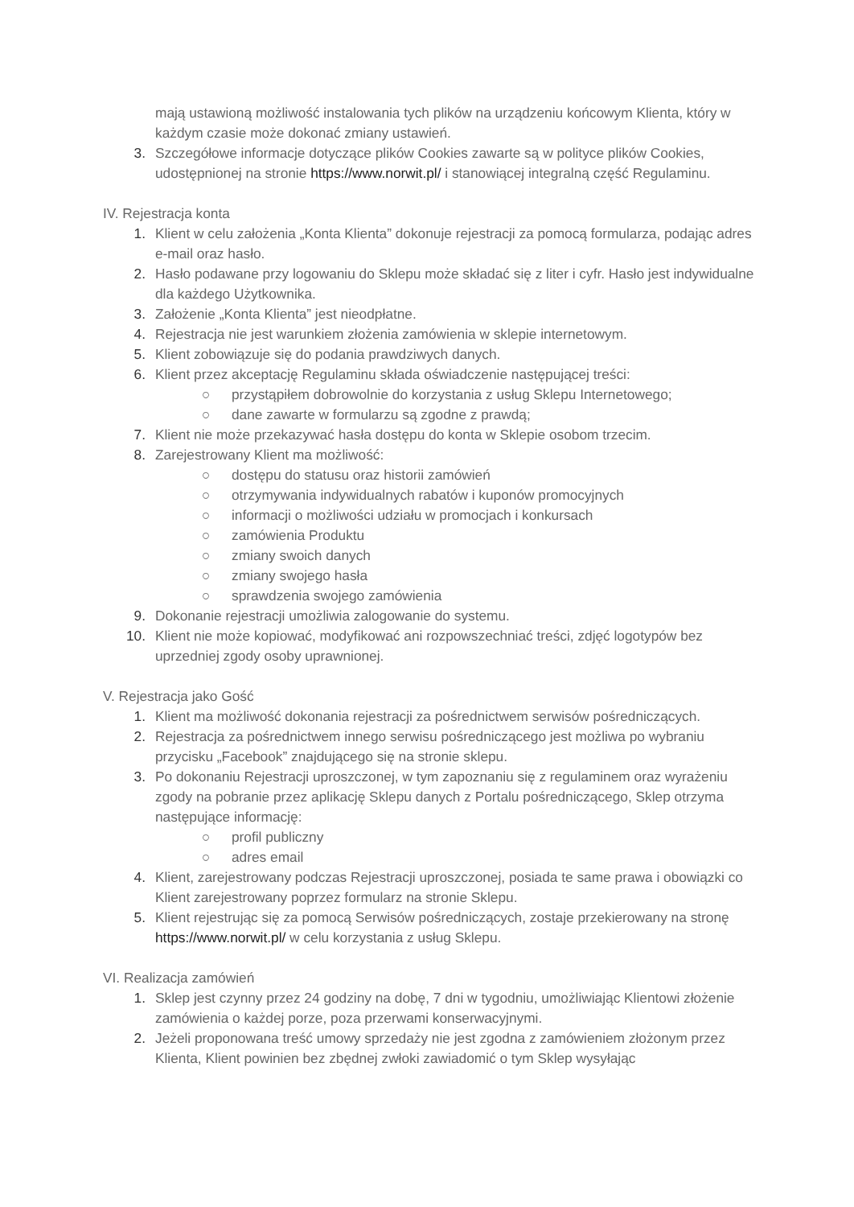mają ustawioną możliwość instalowania tych plików na urządzeniu końcowym Klienta, który w każdym czasie może dokonać zmiany ustawień.
3. Szczegółowe informacje dotyczące plików Cookies zawarte są w polityce plików Cookies, udostępnionej na stronie https://www.norwit.pl/ i stanowiącej integralną część Regulaminu.
IV. Rejestracja konta
1. Klient w celu założenia „Konta Klienta” dokonuje rejestracji za pomocą formularza, podając adres e-mail oraz hasło.
2. Hasło podawane przy logowaniu do Sklepu może składać się z liter i cyfr. Hasło jest indywidualne dla każdego Użytkownika.
3. Założenie „Konta Klienta” jest nieodpłatne.
4. Rejestracja nie jest warunkiem złożenia zamówienia w sklepie internetowym.
5. Klient zobowiązuje się do podania prawdziwych danych.
6. Klient przez akceptację Regulaminu składa oświadczenie następującej treści:
○ przystąpiłem dobrowolnie do korzystania z usług Sklepu Internetowego;
○ dane zawarte w formularzu są zgodne z prawdą;
7. Klient nie może przekazywać hasła dostępu do konta w Sklepie osobom trzecim.
8. Zarejestrowany Klient ma możliwość:
○ dostępu do statusu oraz historii zamówień
○ otrzymywania indywidualnych rabatów i kuponów promocyjnych
○ informacji o możliwości udziału w promocjach i konkursach
○ zamówienia Produktu
○ zmiany swoich danych
○ zmiany swojego hasła
○ sprawdzenia swojego zamówienia
9. Dokonanie rejestracji umożliwia zalogowanie do systemu.
10. Klient nie może kopiować, modyfikować ani rozpowszechniać treści, zdjęć logotypów bez uprzedniej zgody osoby uprawnionej.
V. Rejestracja jako Gość
1. Klient ma możliwość dokonania rejestracji za pośrednictwem serwisów pośredniczących.
2. Rejestracja za pośrednictwem innego serwisu pośredniczącego jest możliwa po wybraniu przycisku „Facebook” znajdującego się na stronie sklepu.
3. Po dokonaniu Rejestracji uproszczonej, w tym zapoznaniu się z regulaminem oraz wyrażeniu zgody na pobranie przez aplikację Sklepu danych z Portalu pośredniczącego, Sklep otrzyma następujące informację:
○ profil publiczny
○ adres email
4. Klient, zarejestrowany podczas Rejestracji uproszczonej, posiada te same prawa i obowiązki co Klient zarejestrowany poprzez formularz na stronie Sklepu.
5. Klient rejestrując się za pomocą Serwisów pośredniczących, zostaje przekierowany na stronę https://www.norwit.pl/ w celu korzystania z usług Sklepu.
VI. Realizacja zamówień
1. Sklep jest czynny przez 24 godziny na dobę, 7 dni w tygodniu, umożliwiając Klientowi złożenie zamówienia o każdej porze, poza przerwami konserwacyjnymi.
2. Jeżeli proponowana treść umowy sprzedaży nie jest zgodna z zamówieniem złożonym przez Klienta, Klient powinien bez zbędnej zwłoki zawiadomić o tym Sklep wysyłając